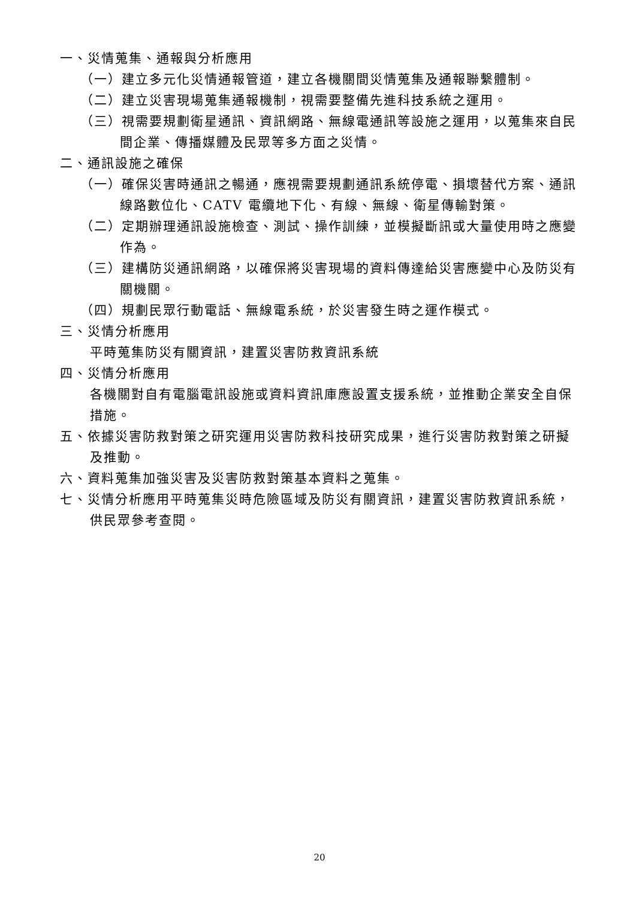一、災情蒐集、通報與分析應用
（一）建立多元化災情通報管道，建立各機關間災情蒐集及通報聯繫體制。
（二）建立災害現場蒐集通報機制，視需要整備先進科技系統之運用。
（三）視需要規劃衛星通訊、資訊網路、無線電通訊等設施之運用，以蒐集來自民間企業、傳播媒體及民眾等多方面之災情。
二、通訊設施之確保
（一）確保災害時通訊之暢通，應視需要規劃通訊系統停電、損壞替代方案、通訊線路數位化、CATV 電纜地下化、有線、無線、衛星傳輸對策。
（二）定期辦理通訊設施檢查、測試、操作訓練，並模擬斷訊或大量使用時之應變作為。
（三）建構防災通訊網路，以確保將災害現場的資料傳達給災害應變中心及防災有關機關。
（四）規劃民眾行動電話、無線電系統，於災害發生時之運作模式。
三、災情分析應用
平時蒐集防災有關資訊，建置災害防救資訊系統
四、災情分析應用
各機關對自有電腦電訊設施或資料資訊庫應設置支援系統，並推動企業安全自保措施。
五、依據災害防救對策之研究運用災害防救科技研究成果，進行災害防救對策之研擬及推動。
六、資料蒐集加強災害及災害防救對策基本資料之蒐集。
七、災情分析應用平時蒐集災時危險區域及防災有關資訊，建置災害防救資訊系統，供民眾參考查閱。
20